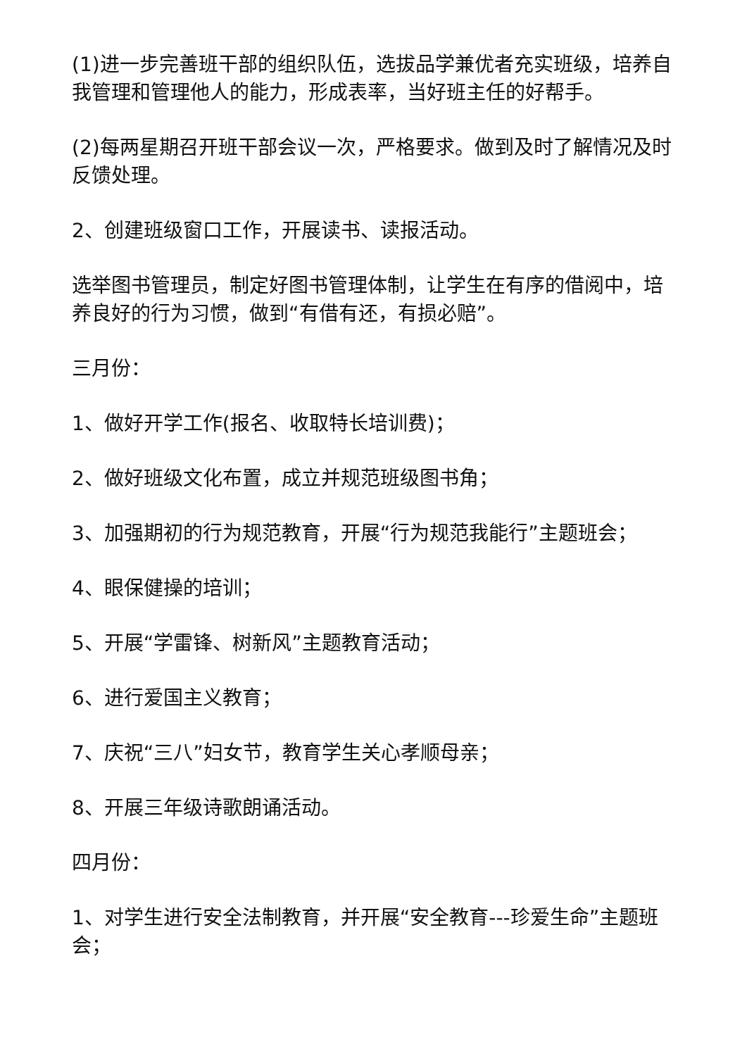(1)进一步完善班干部的组织队伍，选拔品学兼优者充实班级，培养自我管理和管理他人的能力，形成表率，当好班主任的好帮手。
(2)每两星期召开班干部会议一次，严格要求。做到及时了解情况及时反馈处理。
2、创建班级窗口工作，开展读书、读报活动。
选举图书管理员，制定好图书管理体制，让学生在有序的借阅中，培养良好的行为习惯，做到“有借有还，有损必赔”。
三月份：
1、做好开学工作(报名、收取特长培训费)；
2、做好班级文化布置，成立并规范班级图书角；
3、加强期初的行为规范教育，开展“行为规范我能行”主题班会；
4、眼保健操的培训；
5、开展“学雷锋、树新风”主题教育活动；
6、进行爱国主义教育；
7、庆祝“三八”妇女节，教育学生关心孝顺母亲；
8、开展三年级诗歌朗诵活动。
四月份：
1、对学生进行安全法制教育，并开展“安全教育---珍爱生命”主题班会；